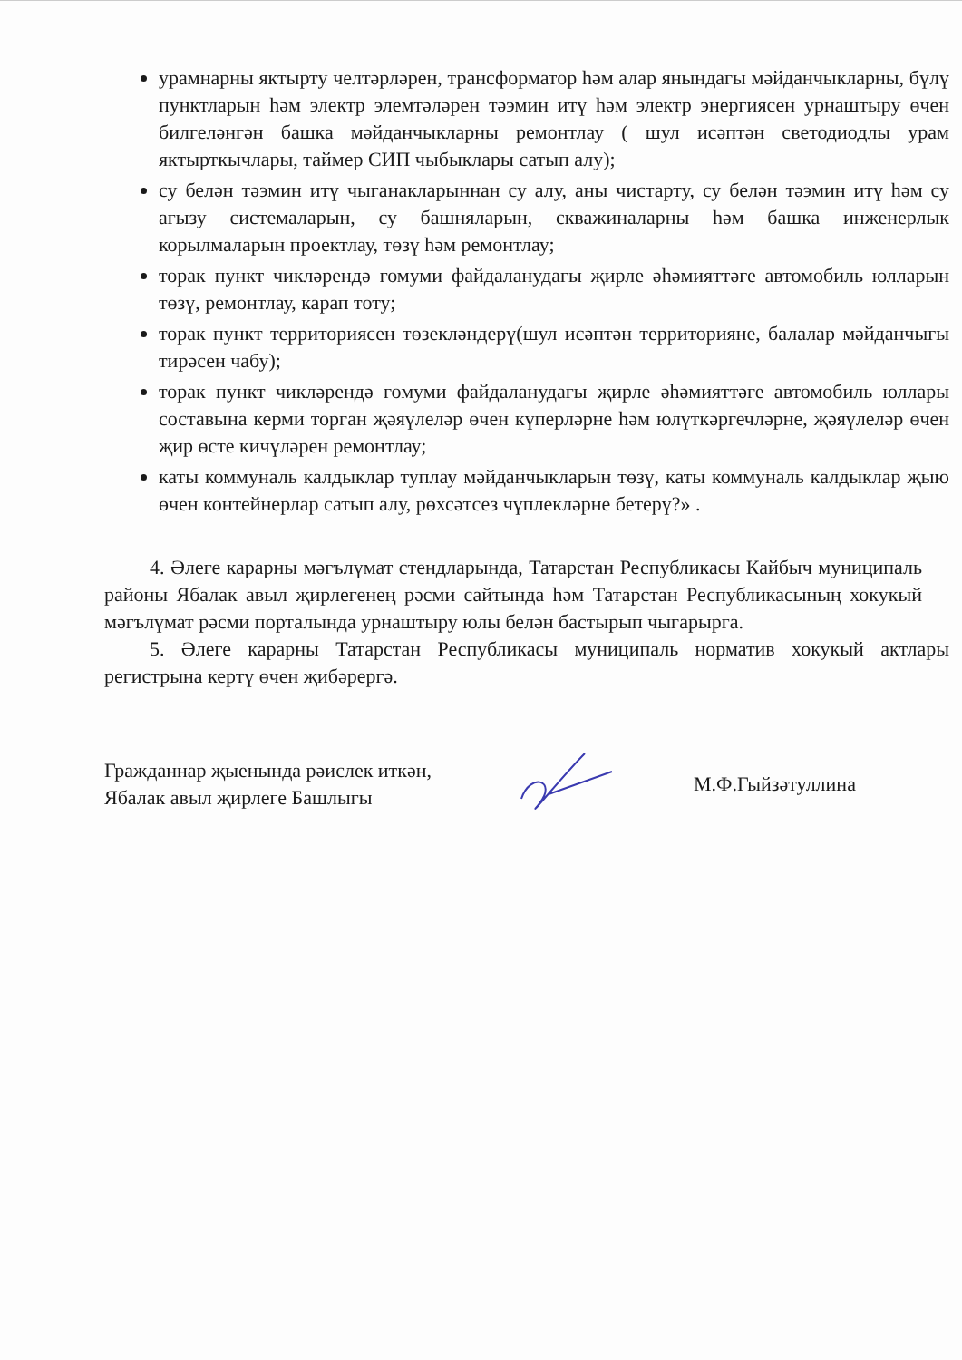урамнарны яктырту челтәрләрен, трансформатор һәм алар янындагы мәйданчыкларны, бүлү пунктларын һәм электр элемтәләрен тәэмин итү һәм электр энергиясен урнаштыру өчен билгеләнгән башка мәйданчыкларны ремонтлау ( шул исәптән светодиодлы урам яктырткычлары, таймер СИП чыбыклары сатып алу);
су белән тәэмин итү чыганакларыннан су алу, аны чистарту, су белән тәэмин итү һәм су агызу системаларын, су башняларын, скважиналарны һәм башка инженерлык корылмаларын проектлау, төзү һәм ремонтлау;
торак пункт чикләрендә гомуми файдаланудагы җирле әһәмияттәге автомобиль юлларын төзү, ремонтлау, карап тоту;
торак пункт территориясен төзекләндерү(шул исәптән территорияне, балалар мәйданчыгы тирәсен чабу);
торак пункт чикләрендә гомуми файдаланудагы җирле әһәмияттәге автомобиль юллары составына керми торган җәяүлеләр өчен күперләрне һәм юлүткәргечләрне, җәяүлеләр өчен җир өсте кичүләрен ремонтлау;
каты коммуналь калдыклар туплау мәйданчыкларын төзү, каты коммуналь калдыклар җыю өчен контейнерлар сатып алу, рөхсәтсез чүплекләрне бетерү?» .
4. Әлеге карарны мәгълүмат стендларында, Татарстан Республикасы Кайбыч муниципаль районы Ябалак авыл җирлегенең рәсми сайтында һәм Татарстан Республикасының хокукый мәгълүмат рәсми порталында урнаштыру юлы белән бастырып чыгарырга.
5. Әлеге карарны Татарстан Республикасы муниципаль норматив хокукый актлары регистрына кертү өчен җибәрергә.
Гражданнар җыенында рәислек иткән,
Ябалак авыл җирлеге Башлыгы
М.Ф.Гыйзәтуллина